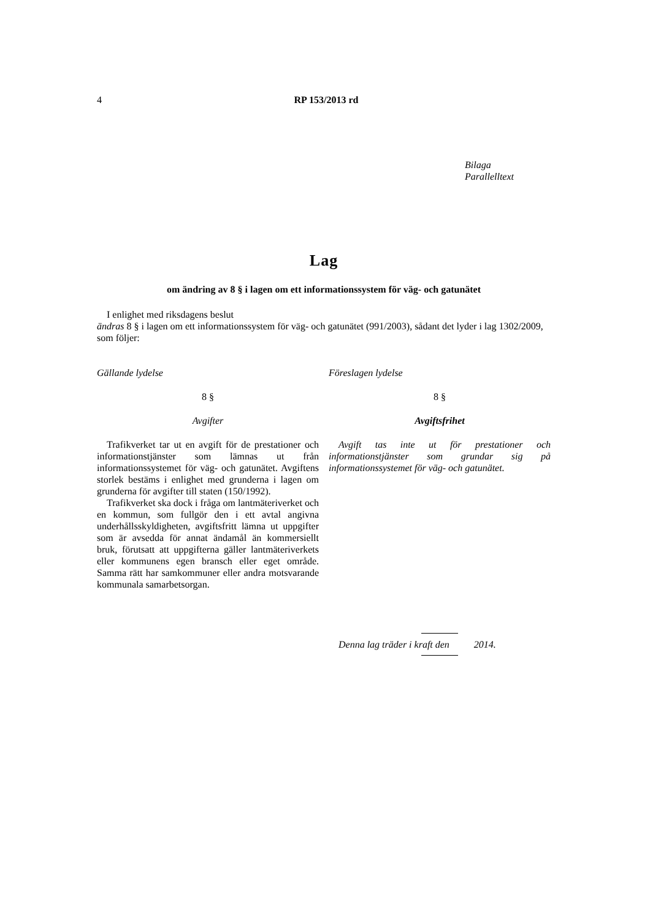4
RP 153/2013 rd
Bilaga
Parallelltext
Lag
om ändring av 8 § i lagen om ett informationssystem för väg- och gatunätet
I enlighet med riksdagens beslut
ändras 8 § i lagen om ett informationssystem för väg- och gatunätet (991/2003), sådant det lyder i lag 1302/2009, som följer:
Gällande lydelse
8 §
Avgifter
Trafikverket tar ut en avgift för de prestationer och informationstjänster som lämnas ut från informationssystemet för väg- och gatunätet. Avgiftens storlek bestäms i enlighet med grunderna i lagen om grunderna för avgifter till staten (150/1992).
Trafikverket ska dock i fråga om lantmäteriverket och en kommun, som fullgör den i ett avtal angivna underhållsskyldigheten, avgiftsfritt lämna ut uppgifter som är avsedda för annat ändamål än kommersiellt bruk, förutsatt att uppgifterna gäller lantmäteriverkets eller kommunens egen bransch eller eget område. Samma rätt har samkommuner eller andra motsvarande kommunala samarbetsorgan.
Föreslagen lydelse
8 §
Avgiftsfrihet
Avgift tas inte ut för prestationer och informationstjänster som grundar sig på informationssystemet för väg- och gatunätet.
Denna lag träder i kraft den 2014.